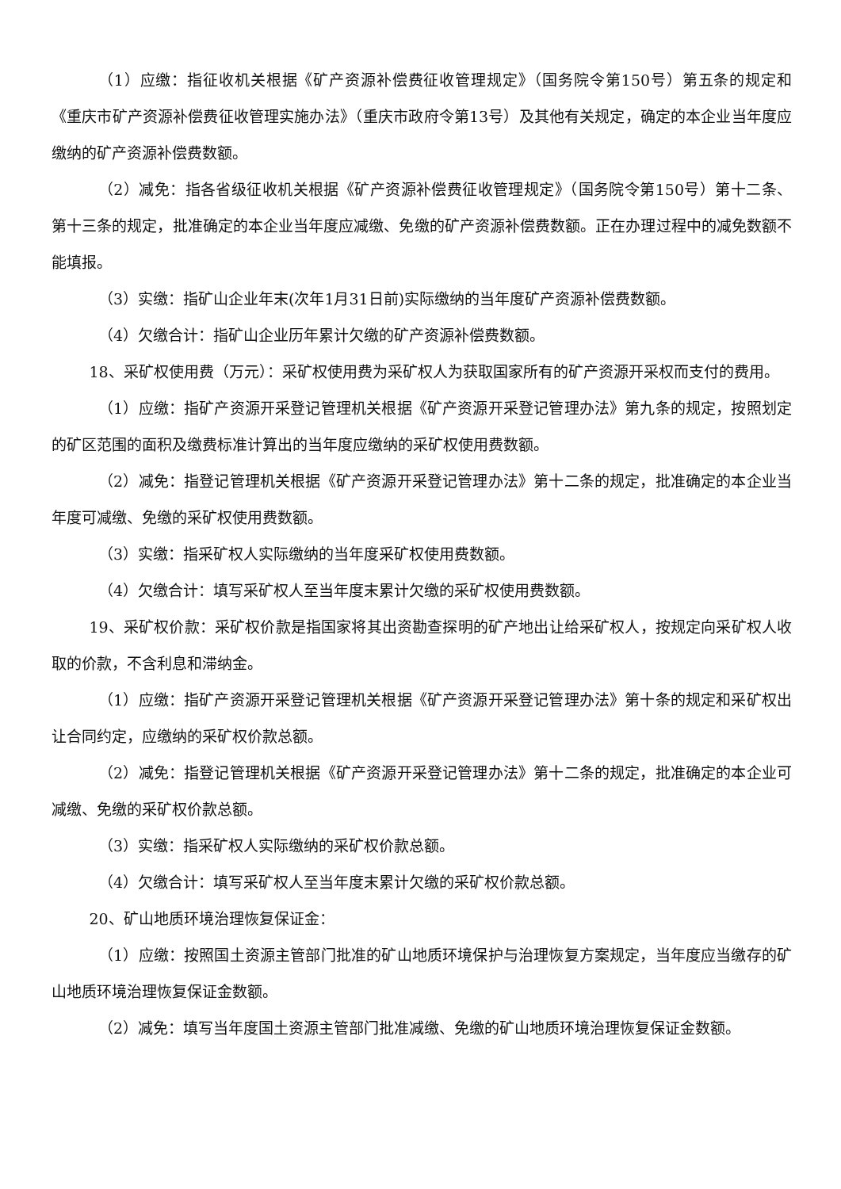（1）应缴：指征收机关根据《矿产资源补偿费征收管理规定》（国务院令第150号）第五条的规定和《重庆市矿产资源补偿费征收管理实施办法》（重庆市政府令第13号）及其他有关规定，确定的本企业当年度应缴纳的矿产资源补偿费数额。
（2）减免：指各省级征收机关根据《矿产资源补偿费征收管理规定》（国务院令第150号）第十二条、第十三条的规定，批准确定的本企业当年度应减缴、免缴的矿产资源补偿费数额。正在办理过程中的减免数额不能填报。
（3）实缴：指矿山企业年末(次年1月31日前)实际缴纳的当年度矿产资源补偿费数额。
（4）欠缴合计：指矿山企业历年累计欠缴的矿产资源补偿费数额。
18、采矿权使用费（万元）：采矿权使用费为采矿权人为获取国家所有的矿产资源开采权而支付的费用。
（1）应缴：指矿产资源开采登记管理机关根据《矿产资源开采登记管理办法》第九条的规定，按照划定的矿区范围的面积及缴费标准计算出的当年度应缴纳的采矿权使用费数额。
（2）减免：指登记管理机关根据《矿产资源开采登记管理办法》第十二条的规定，批准确定的本企业当年度可减缴、免缴的采矿权使用费数额。
（3）实缴：指采矿权人实际缴纳的当年度采矿权使用费数额。
（4）欠缴合计：填写采矿权人至当年度末累计欠缴的采矿权使用费数额。
19、采矿权价款：采矿权价款是指国家将其出资勘查探明的矿产地出让给采矿权人，按规定向采矿权人收取的价款，不含利息和滞纳金。
（1）应缴：指矿产资源开采登记管理机关根据《矿产资源开采登记管理办法》第十条的规定和采矿权出让合同约定，应缴纳的采矿权价款总额。
（2）减免：指登记管理机关根据《矿产资源开采登记管理办法》第十二条的规定，批准确定的本企业可减缴、免缴的采矿权价款总额。
（3）实缴：指采矿权人实际缴纳的采矿权价款总额。
（4）欠缴合计：填写采矿权人至当年度末累计欠缴的采矿权价款总额。
20、矿山地质环境治理恢复保证金：
（1）应缴：按照国土资源主管部门批准的矿山地质环境保护与治理恢复方案规定，当年度应当缴存的矿山地质环境治理恢复保证金数额。
（2）减免：填写当年度国土资源主管部门批准减缴、免缴的矿山地质环境治理恢复保证金数额。